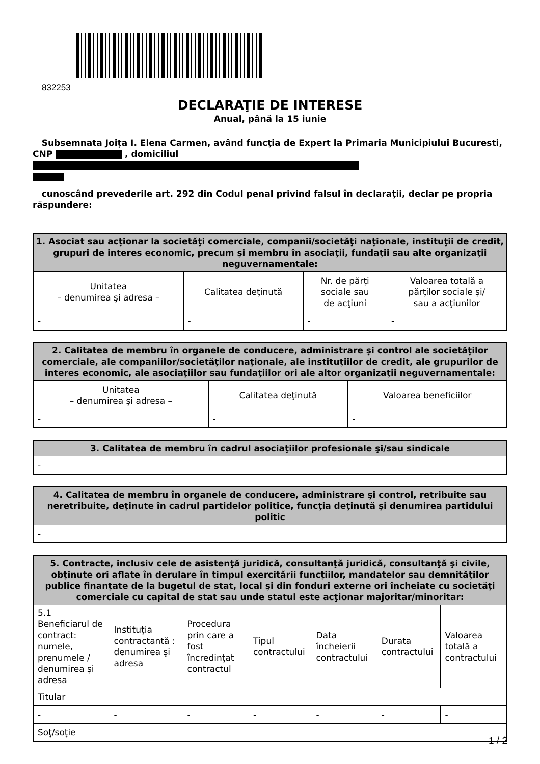832253
DECLARAŢIE DE INTERESE
Anual, până la 15 iunie
Subsemnata Joița I. Elena Carmen, având funcţia de Expert la Primaria Municipiului Bucuresti, CNP , domiciliul
cunoscând prevederile art. 292 din Codul penal privind falsul în declaraţii, declar pe propria răspundere:
| 1. Asociat sau acţionar la societăţi comerciale, companii/societăţi naţionale, instituţii de credit, grupuri de interes economic, precum şi membru în asociaţii, fundaţii sau alte organizaţii neguvernamentale: | | | |
| --- | --- | --- | --- |
| Unitatea – denumirea şi adresa – | Calitatea deţinută | Nr. de părţi sociale sau de acţiuni | Valoarea totală a părţilor sociale şi/ sau a acţiunilor |
| - | - | - | - |
| 2. Calitatea de membru în organele de conducere, administrare şi control ale societăţilor comerciale, ale companiilor/societăţilor naţionale, ale instituţiilor de credit, ale grupurilor de interes economic, ale asociaţiilor sau fundaţiilor ori ale altor organizaţii neguvernamentale: | | |
| --- | --- | --- |
| Unitatea – denumirea şi adresa – | Calitatea deţinută | Valoarea beneficiilor |
| - | - | - |
| 3. Calitatea de membru în cadrul asociaţiilor profesionale şi/sau sindicale |
| --- |
| - |
| 4. Calitatea de membru în organele de conducere, administrare şi control, retribuite sau neretribuite, deţinute în cadrul partidelor politice, funcţia deţinută şi denumirea partidului politic |
| --- |
| - |
| 5. Contracte, inclusiv cele de asistenţă juridică, consultanţă juridică, consultanţă şi civile, obţinute ori aflate în derulare în timpul exercitării funcţiilor, mandatelor sau demnităţilor publice finanţate de la bugetul de stat, local şi din fonduri externe ori încheiate cu societăţi comerciale cu capital de stat sau unde statul este acţionar majoritar/minoritar: | | | | | | |
| --- | --- | --- | --- | --- | --- | --- |
| 5.1 Beneficiarul de contract: numele, prenumele / denumirea şi adresa | Instituţia contractantă : denumirea şi adresa | Procedura prin care a fost încredinţat contractul | Tipul contractului | Data încheierii contractului | Durata contractului | Valoarea totală a contractului |
| Titular | | | | | | |
| - | - | - | - | - | - | - |
| Soţ/soţie | | | | | | |
1 / 2